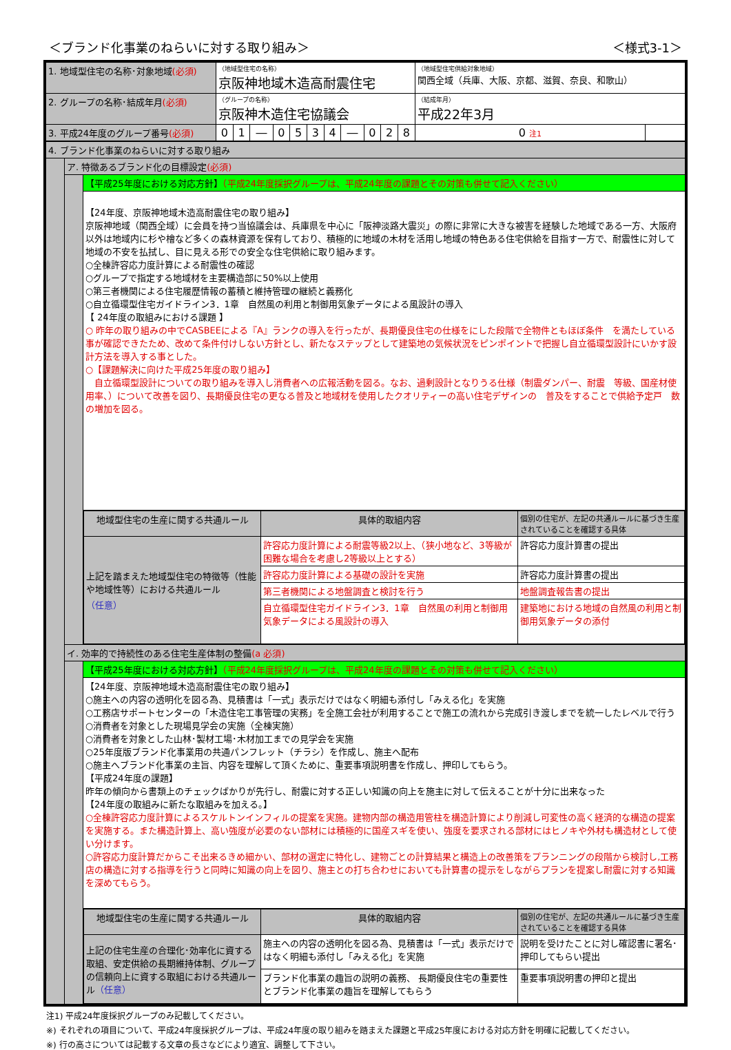＜ブランド化事業のねらいに対する取り組み＞ ＜様式3-1＞
| 1. 地域型住宅の名称･対象地域 (必須) | （地域型住宅の名称） 京阪神地域木造高耐震住宅 | | | | | | | | | | | （地域型住宅供給対象地域） 関西全域（兵庫、大阪、京都、滋賀、奈良、和歌山） | |
| 2. グループの名称･結成年月 (必須) | （グループの名称） 京阪神木造住宅協議会 | | | | | | | | | | | （結成年月） 平成22年3月 | |
| 3. 平成24年度のグループ番号 (必須) | 0 | 1 | ― | 0 | 5 | 3 | 4 | ― | 0 | 2 | 8 | 0 注1 | |
| 4. ブランド化事業のねらいに対する取り組み | | |
| | ア. 特徴あるブランド化の目標設定 (必須) | |
| | | 【平成25年度における対応方針】 （平成24年度採択グループは、平成24年度の課題とその対策も併せて記入ください） |
| | | 【24年度、京阪神地域木造高耐震住宅の取り組み】 京阪神地域（関西全域）に会員を持つ当協議会は、兵庫県を中心に「阪神淡路大震災」の際に非常に大きな被害を経験した地域である一方、大阪府以外は地域内に杉や檜など多くの森林資源を保有しており、積極的に地域の木材を活用し地域の特色ある住宅供給を目指す一方で、耐震性に対して地域の不安を払拭し、目に見える形での安全な住宅供給に取り組みます。 ○全棟許容応力度計算による耐震性の確認 ○グループで指定する地域材を主要構造部に50%以上使用 ○第三者機関による住宅履歴情報の蓄積と維持管理の継続と義務化 ○自立循環型住宅ガイドライン3．1章 自然風の利用と制御用気象データによる風設計の導入 【 24年度の取組みにおける課題 】 ○ 昨年の取り組みの中でCASBEEによる『A』ランクの導入を行ったが、長期優良住宅の仕様をにした段階で全物件ともほぼ条件 を満たしている事が確認できたため、改めて条件付けしない方針とし、新たなステップとして建築地の気候状況をピンポイントで把握し自立循環型設計にいかす設計方法を導入する事とした。 ○【課題解決に向けた平成25年度の取り組み】 自立循環型設計についての取り組みを導入し消費者への広報活動を図る。なお、過剰設計となりうる仕様（制震ダンパー、耐震 等級、国産材使 用率、）について改善を図り、長期優良住宅の更なる普及と地域材を使用したクオリティーの高い住宅デザインの 普及をすることで供給予定戸 数の増加を図る。 |
| | | / 地域型住宅の生産に関する共通ルール / 具体的取組内容 / 個別の住宅が、左記の共通ルールに基づき生産されていることを確認する具体 / / 上記を踏まえた地域型住宅の特徴等（性能や地域性等）における共通ルール （任意） / 許容応力度計算による耐震等級2以上、（狭小地など、3等級が困難な場合を考慮し2等級以上とする） / 許容応力度計算書の提出 / / / 許容応力度計算による基礎の設計を実施 / 許容応力度計算書の提出 / / / 第三者機関による地盤調査と検討を行う / 地盤調査報告書の提出 / / / 自立循環型住宅ガイドライン3．1章 自然風の利用と制御用気象データによる風設計の導入 / 建築地における地域の自然風の利用と制御用気象データの添付 / |
| | イ. 効率的で持続性のある住宅生産体制の整備 (a 必須) | |
| | | 【平成25年度における対応方針】 （平成24年度採択グループは、平成24年度の課題とその対策も併せて記入ください） |
| | | 【24年度、京阪神地域木造高耐震住宅の取り組み】 ○施主への内容の透明化を図る為、見積書は「一式」表示だけではなく明細も添付し「みえる化」を実施 ○工務店サポートセンターの「木造住宅工事管理の実務」を全施工会社が利用することで施工の流れから完成引き渡しまでを統一したレベルで行う ○消費者を対象とした現場見学会の実施（全棟実施） ○消費者を対象とした山林･製材工場･木材加工までの見学会を実施 ○25年度版ブランド化事業用の共通パンフレット（チラシ）を作成し、施主へ配布 ○施主へブランド化事業の主旨、内容を理解して頂くために、重要事項説明書を作成し、押印してもらう。 【平成24年度の課題】 昨年の傾向から書類上のチェックばかりが先行し、耐震に対する正しい知識の向上を施主に対して伝えることが十分に出来なった 【24年度の取組みに新たな取組みを加える。】 ○全棟許容応力度計算によるスケルトンインフィルの提案を実施。建物内部の構造用管柱を構造計算により削減し可変性の高く経済的な構造の提案を実施する。また構造計算上、高い強度が必要のない部材には積極的に国産スギを使い、強度を要求される部材にはヒノキや外材も構造材として使い分けます。 ○許容応力度計算だからこそ出来るきめ細かい、部材の選定に特化し、建物ごとの計算結果と構造上の改善策をプランニングの段階から検討し,工務店の構造に対する指導を行うと同時に知識の向上を図り、施主との打ち合わせにおいても計算書の提示をしながらプランを提案し耐震に対する知識を深めてもらう。 |
| | | / 地域型住宅の生産に関する共通ルール / 具体的取組内容 / 個別の住宅が、左記の共通ルールに基づき生産されていることを確認する具体 / / 上記の住宅生産の合理化･効率化に資する取組、安定供給の長期維持体制、グループの信頼向上に資する取組における共通ルール （任意） / 施主への内容の透明化を図る為、見積書は「一式」表示だけではなく明細も添付し「みえる化」を実施 / 説明を受けたことに対し確認書に署名･押印してもらい提出 / / / ブランド化事業の趣旨の説明の義務、 長期優良住宅の重要性とブランド化事業の趣旨を理解してもらう / 重要事項説明書の押印と提出 / |
注1) 平成24年度採択グループのみ記載してください。
※) それぞれの項目について、平成24年度採択グループは、平成24年度の取り組みを踏まえた課題と平成25年度における対応方針を明確に記載してください。
※) 行の高さについては記載する文章の長さなどにより適宜、調整して下さい。